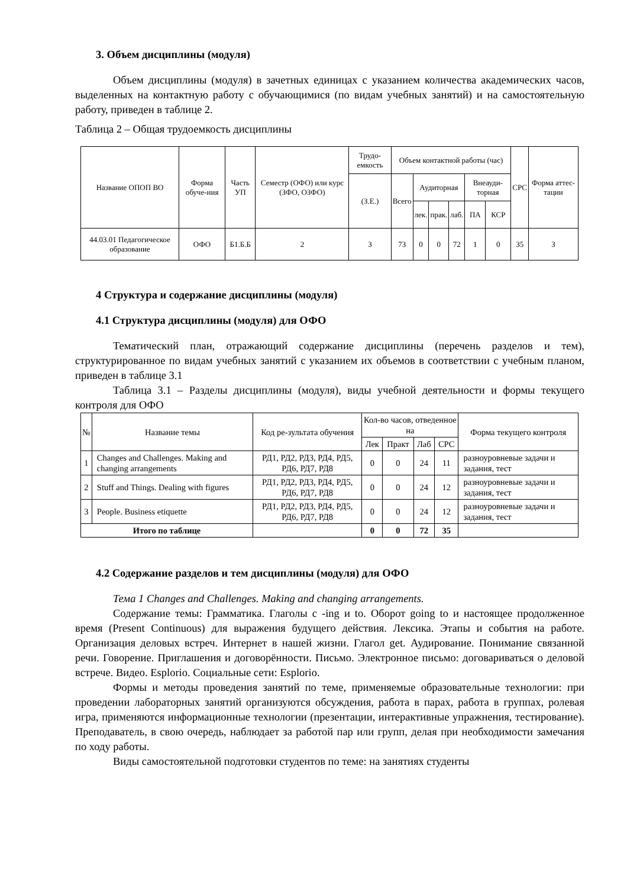3. Объем дисциплины (модуля)
Объем дисциплины (модуля) в зачетных единицах с указанием количества академических часов, выделенных на контактную работу с обучающимися (по видам учебных занятий) и на самостоятельную работу, приведен в таблице 2.
Таблица 2 – Общая трудоемкость дисциплины
| Название ОПОП ВО | Форма обуче-ния | Часть УП | Семестр (ОФО) или курс (ЗФО, ОЗФО) | Трудо-емкость | Объем контактной работы (час) | | | | | | СРС | Форма аттес-тации |
| --- | --- | --- | --- | --- | --- | --- | --- | --- | --- | --- | --- | --- |
| | | | | (З.Е.) | Всего | Аудиторная | | | Внеауди-торная | | | |
| | | | | | | лек. | прак. | лаб. | ПА | КСР | | |
| 44.03.01 Педагогическое образование | ОФО | Б1.Б.Б | 2 | 3 | 73 | 0 | 0 | 72 | 1 | 0 | 35 | З |
4 Структура и содержание дисциплины (модуля)
4.1 Структура дисциплины (модуля) для ОФО
Тематический план, отражающий содержание дисциплины (перечень разделов и тем), структурированное по видам учебных занятий с указанием их объемов в соответствии с учебным планом, приведен в таблице 3.1
Таблица 3.1 – Разделы дисциплины (модуля), виды учебной деятельности и формы текущего контроля для ОФО
| № | Название темы | Код ре-зультата обучения | Кол-во часов, отведенное на | | | | Форма текущего контроля |
| --- | --- | --- | --- | --- | --- | --- | --- |
| | | | Лек | Практ | Лаб | СРС | |
| 1 | Changes and Challenges. Making and changing arrangements | РД1, РД2, РД3, РД4, РД5, РД6, РД7, РД8 | 0 | 0 | 24 | 11 | разноуровневые задачи и задания, тест |
| 2 | Stuff and Things. Dealing with figures | РД1, РД2, РД3, РД4, РД5, РД6, РД7, РД8 | 0 | 0 | 24 | 12 | разноуровневые задачи и задания, тест |
| 3 | People. Business etiquette | РД1, РД2, РД3, РД4, РД5, РД6, РД7, РД8 | 0 | 0 | 24 | 12 | разноуровневые задачи и задания, тест |
| Итого по таблице | | | 0 | 0 | 72 | 35 | |
4.2 Содержание разделов и тем дисциплины (модуля) для ОФО
Тема 1 Changes and Challenges. Making and changing arrangements.
Содержание темы: Грамматика. Глаголы с -ing и to. Оборот going to и настоящее продолженное время (Present Continuous) для выражения будущего действия. Лексика. Этапы и события на работе. Организация деловых встреч. Интернет в нашей жизни. Глагол get. Аудирование. Понимание связанной речи. Говорение. Приглашения и договорённости. Письмо. Электронное письмо: договариваться о деловой встрече. Видео. Esplorio. Социальные сети: Esplorio.
Формы и методы проведения занятий по теме, применяемые образовательные технологии: при проведении лабораторных занятий организуются обсуждения, работа в парах, работа в группах, ролевая игра, применяются информационные технологии (презентации, интерактивные упражнения, тестирование). Преподаватель, в свою очередь, наблюдает за работой пар или групп, делая при необходимости замечания по ходу работы.
Виды самостоятельной подготовки студентов по теме: на занятиях студенты